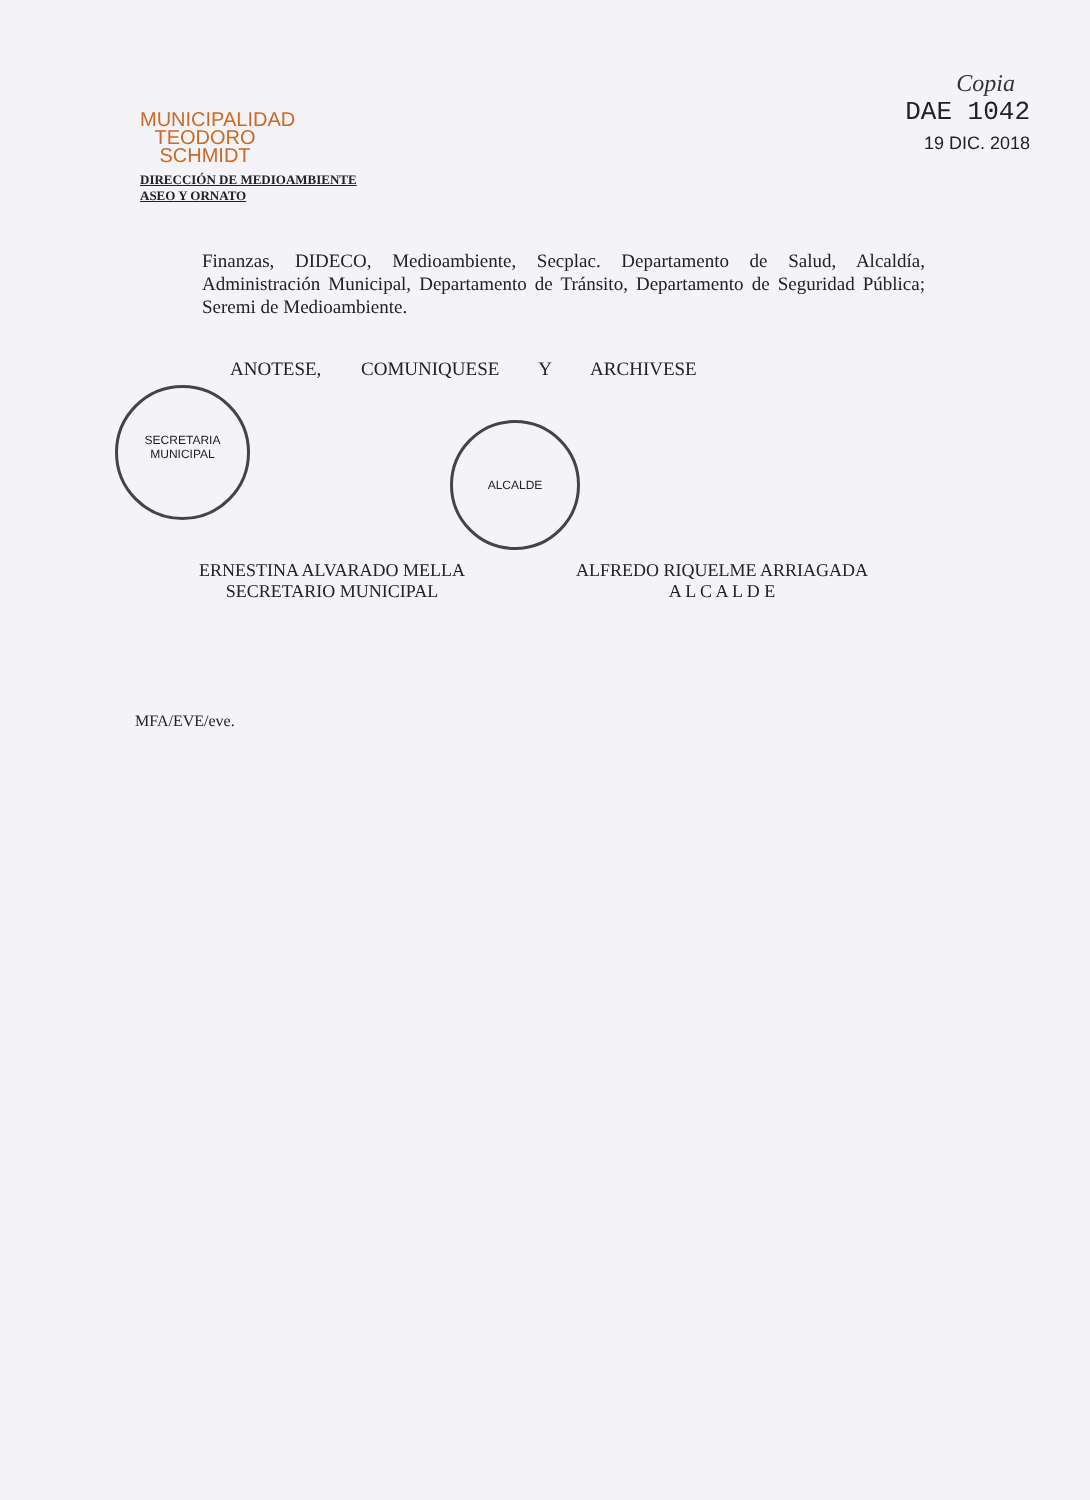MUNICIPALIDAD
TEODORO
SCHMIDT
DIRECCIÓN DE MEDIOAMBIENTE
ASEO Y ORNATO
Copia
DAE 1042
19 DIC. 2018
Finanzas, DIDECO, Medioambiente, Secplac. Departamento de Salud, Alcaldía, Administración Municipal, Departamento de Tránsito, Departamento de Seguridad Pública; Seremi de Medioambiente.
ANOTESE, COMUNIQUESE Y ARCHIVESE
SECRETARIA
MUNICIPAL
ALCALDE
ERNESTINA ALVARADO MELLA
SECRETARIO MUNICIPAL
ALFREDO RIQUELME ARRIAGADA
A L C A L D E
MFA/EVE/eve.